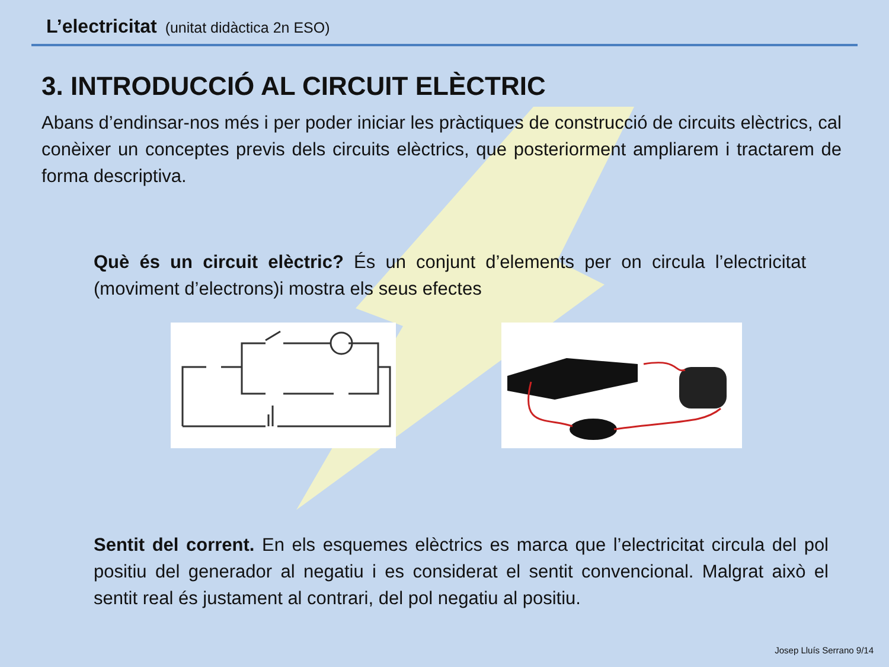L’electricitat (unitat didàctica 2n ESO)
3. INTRODUCCIÓ AL CIRCUIT ELÈCTRIC
Abans d’endinsar-nos més i per poder iniciar les pràctiques de construcció de circuits elèctrics, cal conèixer un conceptes previs dels circuits elèctrics, que posteriorment ampliarem i tractarem de forma descriptiva.
Què és un circuit elèctric? És un conjunt d’elements per on circula l’electricitat (moviment d’electrons)i mostra els seus efectes
Sentit del corrent. En els esquemes elèctrics es marca que l’electricitat circula del pol positiu del generador al negatiu i es considerat el sentit convencional. Malgrat això el sentit real és justament al contrari, del pol negatiu al positiu.
Josep Lluís Serrano 9/14